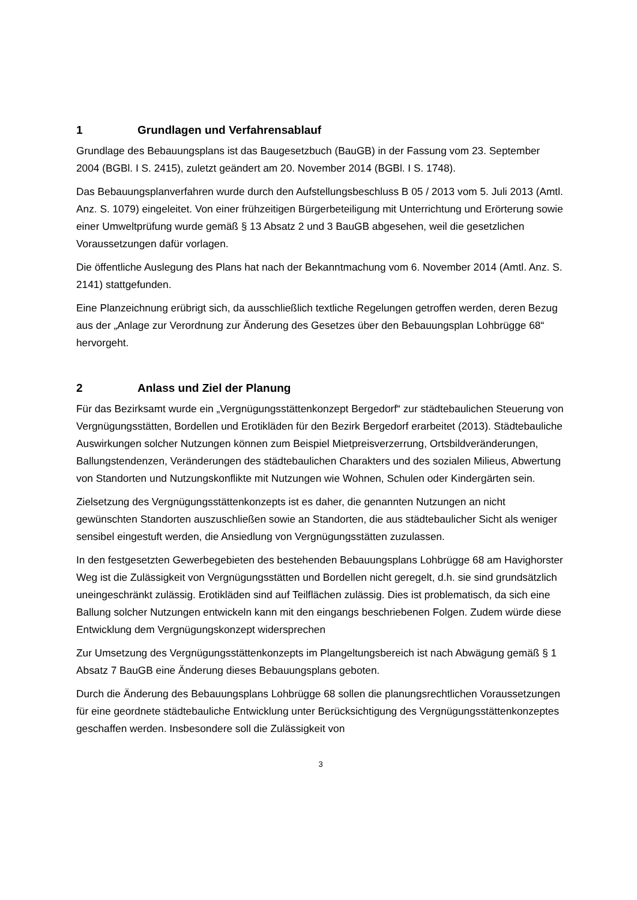1 Grundlagen und Verfahrensablauf
Grundlage des Bebauungsplans ist das Baugesetzbuch (BauGB) in der Fassung vom 23. September 2004 (BGBl. I S. 2415), zuletzt geändert am 20. November 2014 (BGBl. I S. 1748).
Das Bebauungsplanverfahren wurde durch den Aufstellungsbeschluss B 05 / 2013 vom 5. Juli 2013 (Amtl. Anz. S. 1079) eingeleitet. Von einer frühzeitigen Bürgerbeteiligung mit Unterrichtung und Erörterung sowie einer Umweltprüfung wurde gemäß § 13 Absatz 2 und 3 BauGB abgesehen, weil die gesetzlichen Voraussetzungen dafür vorlagen.
Die öffentliche Auslegung des Plans hat nach der Bekanntmachung vom 6. November 2014 (Amtl. Anz. S. 2141) stattgefunden.
Eine Planzeichnung erübrigt sich, da ausschließlich textliche Regelungen getroffen werden, deren Bezug aus der „Anlage zur Verordnung zur Änderung des Gesetzes über den Bebauungsplan Lohbrügge 68“ hervorgeht.
2 Anlass und Ziel der Planung
Für das Bezirksamt wurde ein „Vergnügungsstättenkonzept Bergedorf“ zur städtebaulichen Steuerung von Vergnügungsstätten, Bordellen und Erotikläden für den Bezirk Bergedorf erarbeitet (2013). Städtebauliche Auswirkungen solcher Nutzungen können zum Beispiel Mietpreisverzerrung, Ortsbildveränderungen, Ballungstendenzen, Veränderungen des städtebaulichen Charakters und des sozialen Milieus, Abwertung von Standorten und Nutzungskonflikte mit Nutzungen wie Wohnen, Schulen oder Kindergärten sein.
Zielsetzung des Vergnügungsstättenkonzepts ist es daher, die genannten Nutzungen an nicht gewünschten Standorten auszuschließen sowie an Standorten, die aus städtebaulicher Sicht als weniger sensibel eingestuft werden, die Ansiedlung von Vergnügungsstätten zuzulassen.
In den festgesetzten Gewerbegebieten des bestehenden Bebauungsplans Lohbrügge 68 am Havighorster Weg ist die Zulässigkeit von Vergnügungsstätten und Bordellen nicht geregelt, d.h. sie sind grundsätzlich uneingeschränkt zulässig. Erotikläden sind auf Teilflächen zulässig. Dies ist problematisch, da sich eine Ballung solcher Nutzungen entwickeln kann mit den eingangs beschriebenen Folgen. Zudem würde diese Entwicklung dem Vergnügungskonzept widersprechen
Zur Umsetzung des Vergnügungsstättenkonzepts im Plangeltungsbereich ist nach Abwägung gemäß § 1 Absatz 7 BauGB eine Änderung dieses Bebauungsplans geboten.
Durch die Änderung des Bebauungsplans Lohbrügge 68 sollen die planungsrechtlichen Voraussetzungen für eine geordnete städtebauliche Entwicklung unter Berücksichtigung des Vergnügungsstättenkonzeptes geschaffen werden. Insbesondere soll die Zulässigkeit von
3